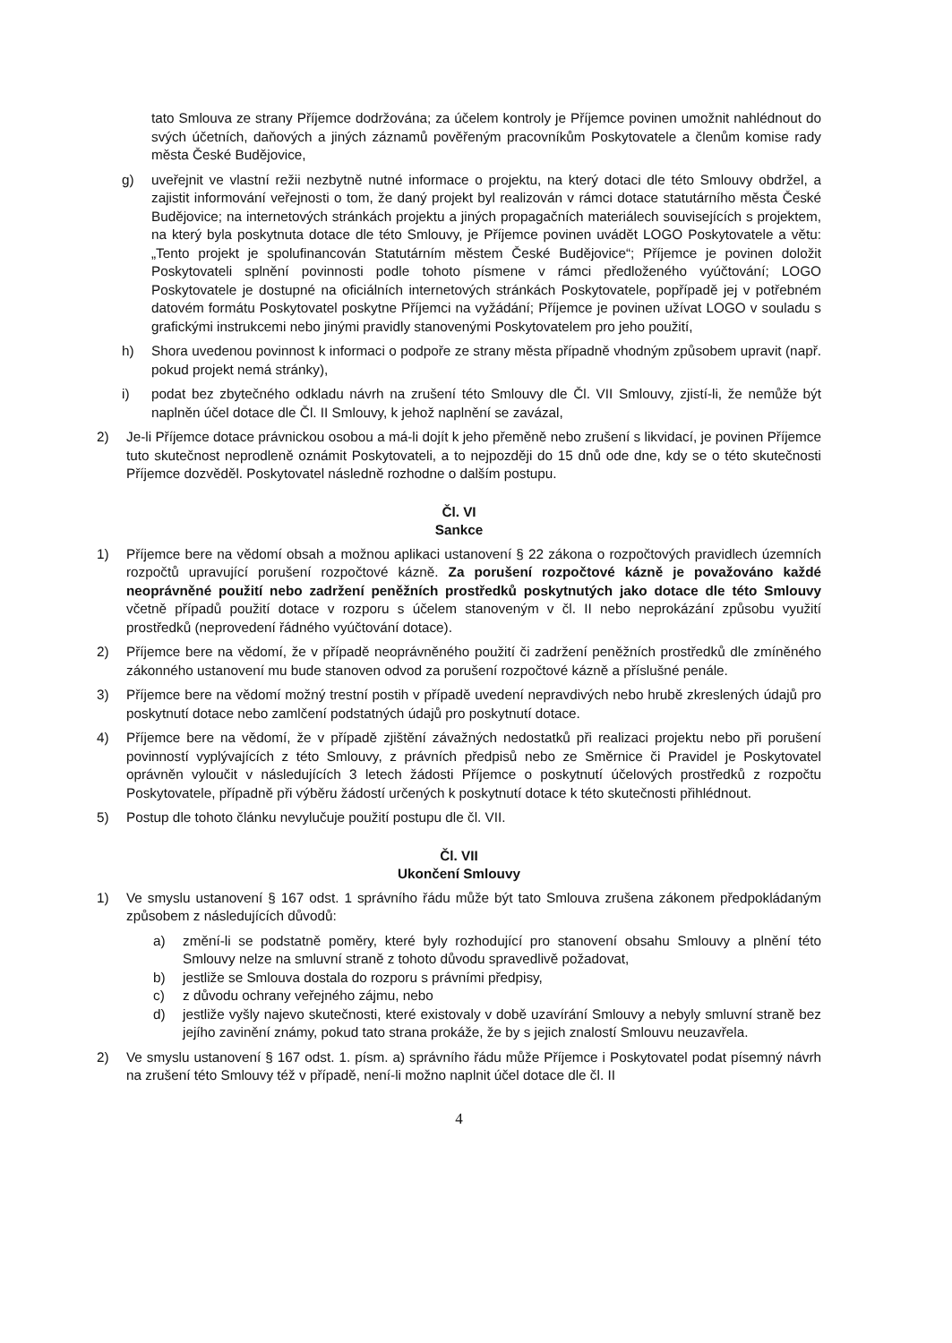tato Smlouva ze strany Příjemce dodržována; za účelem kontroly je Příjemce povinen umožnit nahlédnout do svých účetních, daňových a jiných záznamů pověřeným pracovníkům Poskytovatele a členům komise rady města České Budějovice,
g) uveřejnit ve vlastní režii nezbytně nutné informace o projektu, na který dotaci dle této Smlouvy obdržel, a zajistit informování veřejnosti o tom, že daný projekt byl realizován v rámci dotace statutárního města České Budějovice; na internetových stránkách projektu a jiných propagačních materiálech souvisejících s projektem, na který byla poskytnuta dotace dle této Smlouvy, je Příjemce povinen uvádět LOGO Poskytovatele a větu: „Tento projekt je spolufinancován Statutárním městem České Budějovice“; Příjemce je povinen doložit Poskytovateli splnění povinnosti podle tohoto písmene v rámci předloženého vyúčtování; LOGO Poskytovatele je dostupné na oficiálních internetových stránkách Poskytovatele, popřípadě jej v potřebném datovém formátu Poskytovatel poskytne Příjemci na vyžádání; Příjemce je povinen užívat LOGO v souladu s grafickými instrukcemi nebo jinými pravidly stanovenými Poskytovatelem pro jeho použití,
h) Shora uvedenou povinnost k informaci o podpoře ze strany města případně vhodným způsobem upravit (např. pokud projekt nemá stránky),
i) podat bez zbytečného odkladu návrh na zrušení této Smlouvy dle Čl. VII Smlouvy, zjistí-li, že nemůže být naplněn účel dotace dle Čl. II Smlouvy, k jehož naplnění se zavázal,
2) Je-li Příjemce dotace právnickou osobou a má-li dojít k jeho přeměně nebo zrušení s likvidací, je povinen Příjemce tuto skutečnost neprodleně oznámit Poskytovateli, a to nejpozději do 15 dnů ode dne, kdy se o této skutečnosti Příjemce dozvěděl. Poskytovatel následně rozhodne o dalším postupu.
Čl. VI
Sankce
1) Příjemce bere na vědomí obsah a možnou aplikaci ustanovení § 22 zákona o rozpočtových pravidlech územních rozpočtů upravující porušení rozpočtové kázně. Za porušení rozpočtové kázně je považováno každé neoprávněné použití nebo zadržení peněžních prostředků poskytnutých jako dotace dle této Smlouvy včetně případů použití dotace v rozporu s účelem stanoveným v čl. II nebo neprokázání způsobu využití prostředků (neprovedení řádného vyúčtování dotace).
2) Příjemce bere na vědomí, že v případě neoprávněného použití či zadržení peněžních prostředků dle zmíněného zákonného ustanovení mu bude stanoven odvod za porušení rozpočtové kázně a příslušné penále.
3) Příjemce bere na vědomí možný trestní postih v případě uvedení nepravdivých nebo hrubě zkreslených údajů pro poskytnutí dotace nebo zamlčení podstatných údajů pro poskytnutí dotace.
4) Příjemce bere na vědomí, že v případě zjištění závažných nedostatků při realizaci projektu nebo při porušení povinností vyplývajících z této Smlouvy, z právních předpisů nebo ze Směrnice či Pravidel je Poskytovatel oprávněn vyloučit v následujících 3 letech žádosti Příjemce o poskytnutí účelových prostředků z rozpočtu Poskytovatele, případně při výběru žádostí určených k poskytnutí dotace k této skutečnosti přihlédnout.
5) Postup dle tohoto článku nevylučuje použití postupu dle čl. VII.
Čl. VII
Ukončení Smlouvy
1) Ve smyslu ustanovení § 167 odst. 1 správního řádu může být tato Smlouva zrušena zákonem předpokládaným způsobem z následujících důvodů:
a) změní-li se podstatně poměry, které byly rozhodující pro stanovení obsahu Smlouvy a plnění této Smlouvy nelze na smluvní straně z tohoto důvodu spravedlivě požadovat,
b) jestliže se Smlouva dostala do rozporu s právními předpisy,
c) z důvodu ochrany veřejného zájmu, nebo
d) jestliže vyšly najevo skutečnosti, které existovaly v době uzavírání Smlouvy a nebyly smluvní straně bez jejího zavinění známy, pokud tato strana prokáže, že by s jejich znalostí Smlouvu neuzavřela.
2) Ve smyslu ustanovení § 167 odst. 1. písm. a) správního řádu může Příjemce i Poskytovatel podat písemný návrh na zrušení této Smlouvy též v případě, není-li možno naplnit účel dotace dle čl. II
4